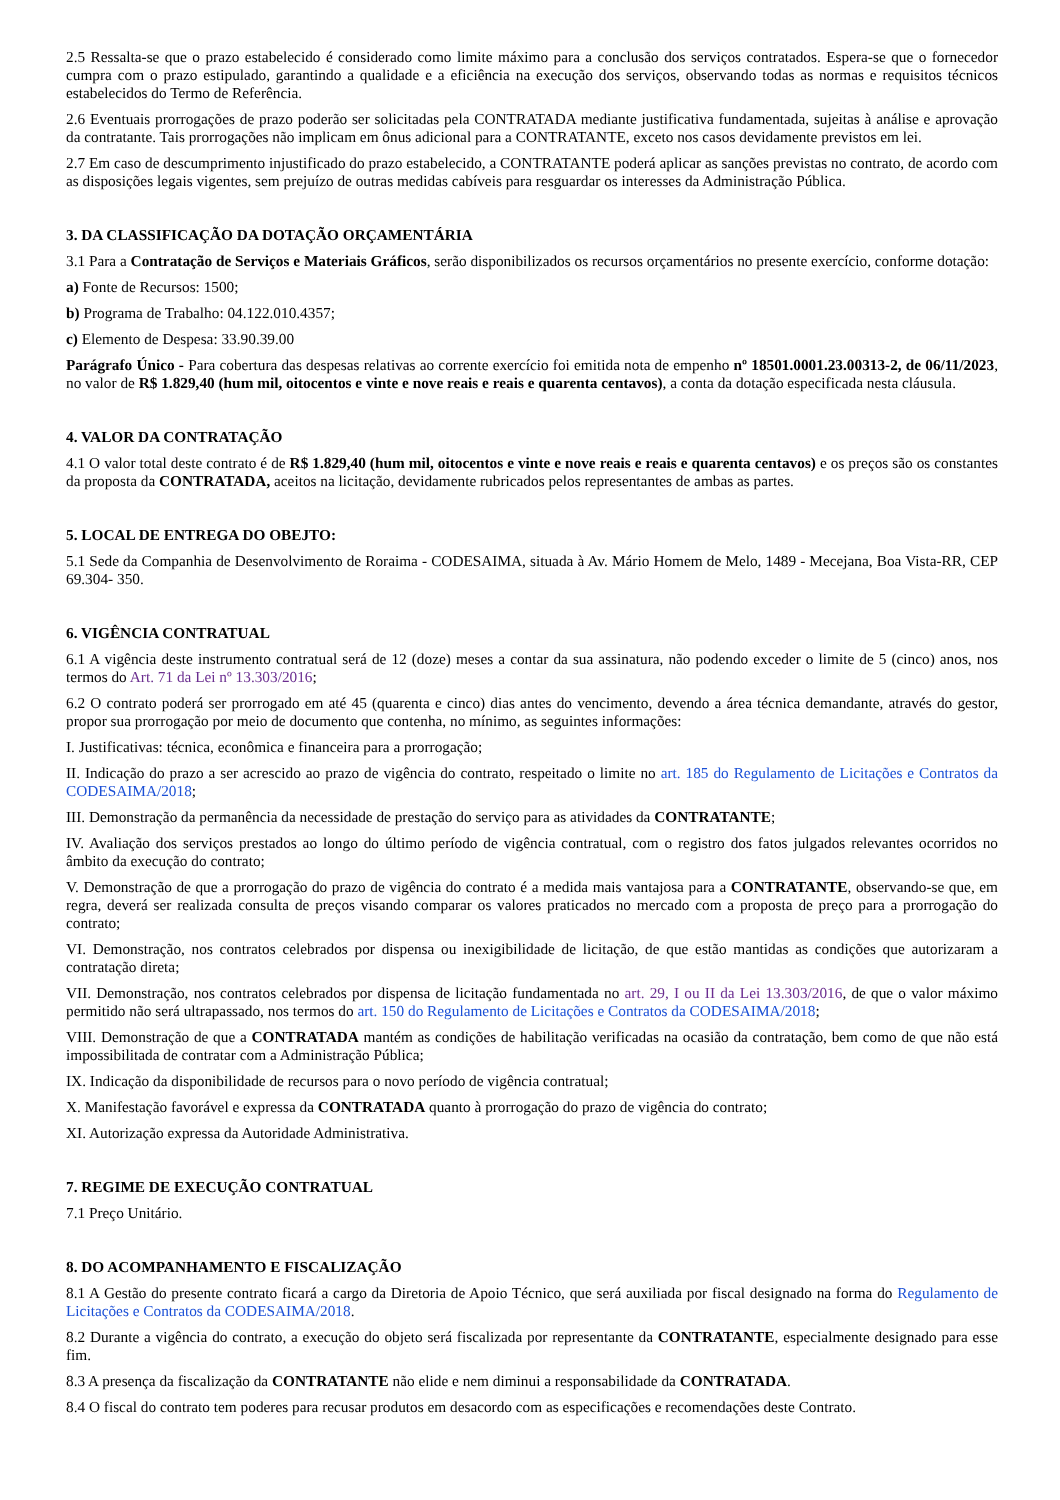2.5 Ressalta-se que o prazo estabelecido é considerado como limite máximo para a conclusão dos serviços contratados. Espera-se que o fornecedor cumpra com o prazo estipulado, garantindo a qualidade e a eficiência na execução dos serviços, observando todas as normas e requisitos técnicos estabelecidos do Termo de Referência.
2.6 Eventuais prorrogações de prazo poderão ser solicitadas pela CONTRATADA mediante justificativa fundamentada, sujeitas à análise e aprovação da contratante. Tais prorrogações não implicam em ônus adicional para a CONTRATANTE, exceto nos casos devidamente previstos em lei.
2.7 Em caso de descumprimento injustificado do prazo estabelecido, a CONTRATANTE poderá aplicar as sanções previstas no contrato, de acordo com as disposições legais vigentes, sem prejuízo de outras medidas cabíveis para resguardar os interesses da Administração Pública.
3. DA CLASSIFICAÇÃO DA DOTAÇÃO ORÇAMENTÁRIA
3.1 Para a Contratação de Serviços e Materiais Gráficos, serão disponibilizados os recursos orçamentários no presente exercício, conforme dotação:
a) Fonte de Recursos: 1500;
b) Programa de Trabalho: 04.122.010.4357;
c) Elemento de Despesa: 33.90.39.00
Parágrafo Único - Para cobertura das despesas relativas ao corrente exercício foi emitida nota de empenho nº 18501.0001.23.00313-2, de 06/11/2023, no valor de R$ 1.829,40 (hum mil, oitocentos e vinte e nove reais e reais e quarenta centavos), a conta da dotação especificada nesta cláusula.
4. VALOR DA CONTRATAÇÃO
4.1 O valor total deste contrato é de R$ 1.829,40 (hum mil, oitocentos e vinte e nove reais e reais e quarenta centavos) e os preços são os constantes da proposta da CONTRATADA, aceitos na licitação, devidamente rubricados pelos representantes de ambas as partes.
5. LOCAL DE ENTREGA DO OBEJTO:
5.1 Sede da Companhia de Desenvolvimento de Roraima - CODESAIMA, situada à Av. Mário Homem de Melo, 1489 - Mecejana, Boa Vista-RR, CEP 69.304- 350.
6. VIGÊNCIA CONTRATUAL
6.1 A vigência deste instrumento contratual será de 12 (doze) meses a contar da sua assinatura, não podendo exceder o limite de 5 (cinco) anos, nos termos do Art. 71 da Lei nº 13.303/2016;
6.2 O contrato poderá ser prorrogado em até 45 (quarenta e cinco) dias antes do vencimento, devendo a área técnica demandante, através do gestor, propor sua prorrogação por meio de documento que contenha, no mínimo, as seguintes informações:
I. Justificativas: técnica, econômica e financeira para a prorrogação;
II. Indicação do prazo a ser acrescido ao prazo de vigência do contrato, respeitado o limite no art. 185 do Regulamento de Licitações e Contratos da CODESAIMA/2018;
III. Demonstração da permanência da necessidade de prestação do serviço para as atividades da CONTRATANTE;
IV. Avaliação dos serviços prestados ao longo do último período de vigência contratual, com o registro dos fatos julgados relevantes ocorridos no âmbito da execução do contrato;
V. Demonstração de que a prorrogação do prazo de vigência do contrato é a medida mais vantajosa para a CONTRATANTE, observando-se que, em regra, deverá ser realizada consulta de preços visando comparar os valores praticados no mercado com a proposta de preço para a prorrogação do contrato;
VI. Demonstração, nos contratos celebrados por dispensa ou inexigibilidade de licitação, de que estão mantidas as condições que autorizaram a contratação direta;
VII. Demonstração, nos contratos celebrados por dispensa de licitação fundamentada no art. 29, I ou II da Lei 13.303/2016, de que o valor máximo permitido não será ultrapassado, nos termos do art. 150 do Regulamento de Licitações e Contratos da CODESAIMA/2018;
VIII. Demonstração de que a CONTRATADA mantém as condições de habilitação verificadas na ocasião da contratação, bem como de que não está impossibilitada de contratar com a Administração Pública;
IX. Indicação da disponibilidade de recursos para o novo período de vigência contratual;
X. Manifestação favorável e expressa da CONTRATADA quanto à prorrogação do prazo de vigência do contrato;
XI. Autorização expressa da Autoridade Administrativa.
7. REGIME DE EXECUÇÃO CONTRATUAL
7.1 Preço Unitário.
8. DO ACOMPANHAMENTO E FISCALIZAÇÃO
8.1 A Gestão do presente contrato ficará a cargo da Diretoria de Apoio Técnico, que será auxiliada por fiscal designado na forma do Regulamento de Licitações e Contratos da CODESAIMA/2018.
8.2 Durante a vigência do contrato, a execução do objeto será fiscalizada por representante da CONTRATANTE, especialmente designado para esse fim.
8.3 A presença da fiscalização da CONTRATANTE não elide e nem diminui a responsabilidade da CONTRATADA.
8.4 O fiscal do contrato tem poderes para recusar produtos em desacordo com as especificações e recomendações deste Contrato.